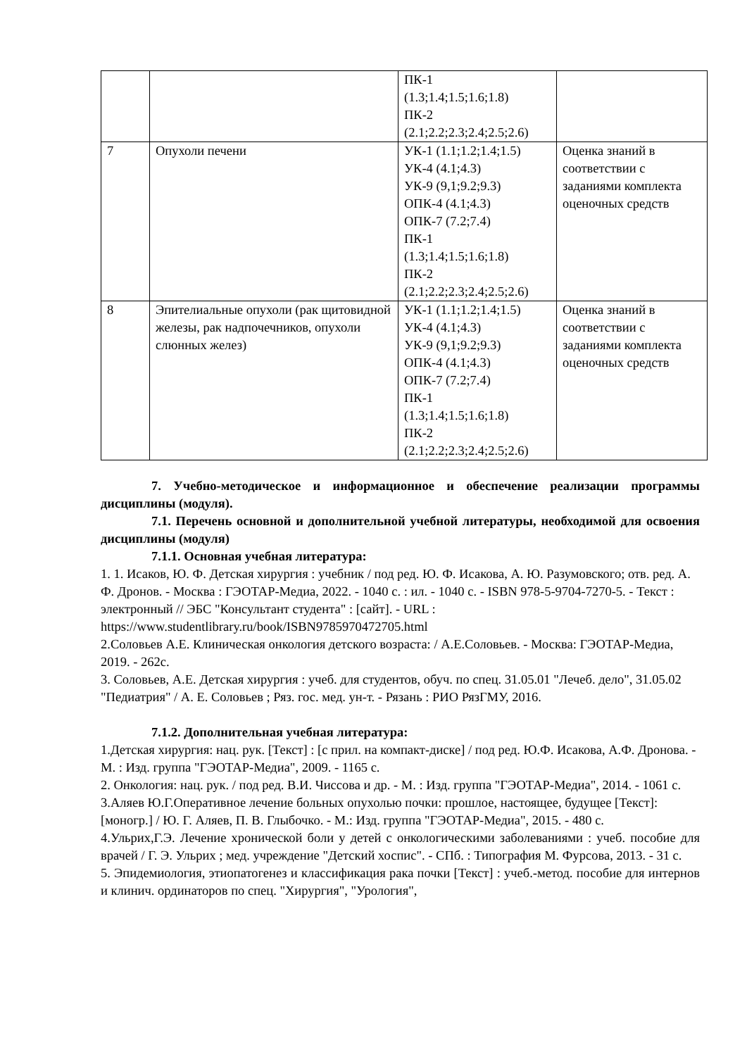| | | ПК-1 (1.3;1.4;1.5;1.6;1.8) ПК-2 (2.1;2.2;2.3;2.4;2.5;2.6) | |
| 7 | Опухоли печени | УК-1 (1.1;1.2;1.4;1.5) УК-4 (4.1;4.3) УК-9 (9,1;9.2;9.3) ОПК-4 (4.1;4.3) ОПК-7 (7.2;7.4) ПК-1 (1.3;1.4;1.5;1.6;1.8) ПК-2 (2.1;2.2;2.3;2.4;2.5;2.6) | Оценка знаний в соответствии с заданиями комплекта оценочных средств |
| 8 | Эпителиальные опухоли (рак щитовидной железы, рак надпочечников, опухоли слюнных желез) | УК-1 (1.1;1.2;1.4;1.5) УК-4 (4.1;4.3) УК-9 (9,1;9.2;9.3) ОПК-4 (4.1;4.3) ОПК-7 (7.2;7.4) ПК-1 (1.3;1.4;1.5;1.6;1.8) ПК-2 (2.1;2.2;2.3;2.4;2.5;2.6) | Оценка знаний в соответствии с заданиями комплекта оценочных средств |
7. Учебно-методическое и информационное и обеспечение реализации программы дисциплины (модуля).
7.1. Перечень основной и дополнительной учебной литературы, необходимой для освоения дисциплины (модуля)
7.1.1. Основная учебная литература:
1. 1. Исаков, Ю. Ф. Детская хирургия : учебник / под ред. Ю. Ф. Исакова, А. Ю. Разумовского; отв. ред. А. Ф. Дронов. - Москва : ГЭОТАР-Медиа, 2022. - 1040 с. : ил. - 1040 с. - ISBN 978-5-9704-7270-5. - Текст : электронный // ЭБС "Консультант студента" : [сайт]. - URL : https://www.studentlibrary.ru/book/ISBN9785970472705.html
2.Соловьев А.Е. Клиническая онкология детского возраста: / А.Е.Соловьев. - Москва: ГЭОТАР-Медиа, 2019. - 262с.
3. Соловьев, А.Е. Детская хирургия : учеб. для студентов, обуч. по спец. 31.05.01 "Лечеб. дело", 31.05.02 "Педиатрия" / А. Е. Соловьев ; Ряз. гос. мед. ун-т. - Рязань : РИО РязГМУ, 2016.
7.1.2. Дополнительная учебная литература:
1.Детская хирургия: нац. рук. [Текст] : [с прил. на компакт-диске] / под ред. Ю.Ф. Исакова, А.Ф. Дронова. - М. : Изд. группа "ГЭОТАР-Медиа", 2009. - 1165 с.
2. Онкология: нац. рук. / под ред. В.И. Чиссова и др. - М. : Изд. группа "ГЭОТАР-Медиа", 2014. - 1061 с.
3.Аляев Ю.Г.Оперативное лечение больных опухолью почки: прошлое, настоящее, будущее [Текст]: [моногр.] / Ю. Г. Аляев, П. В. Глыбочко. - М.: Изд. группа "ГЭОТАР-Медиа", 2015. - 480 с.
4.Ульрих,Г.Э. Лечение хронической боли у детей с онкологическими заболеваниями : учеб. пособие для врачей / Г. Э. Ульрих ; мед. учреждение "Детский хоспис". - СПб. : Типография М. Фурсова, 2013. - 31 с.
5. Эпидемиология, этиопатогенез и классификация рака почки [Текст] : учеб.-метод. пособие для интернов и клинич. ординаторов по спец. "Хирургия", "Урология",